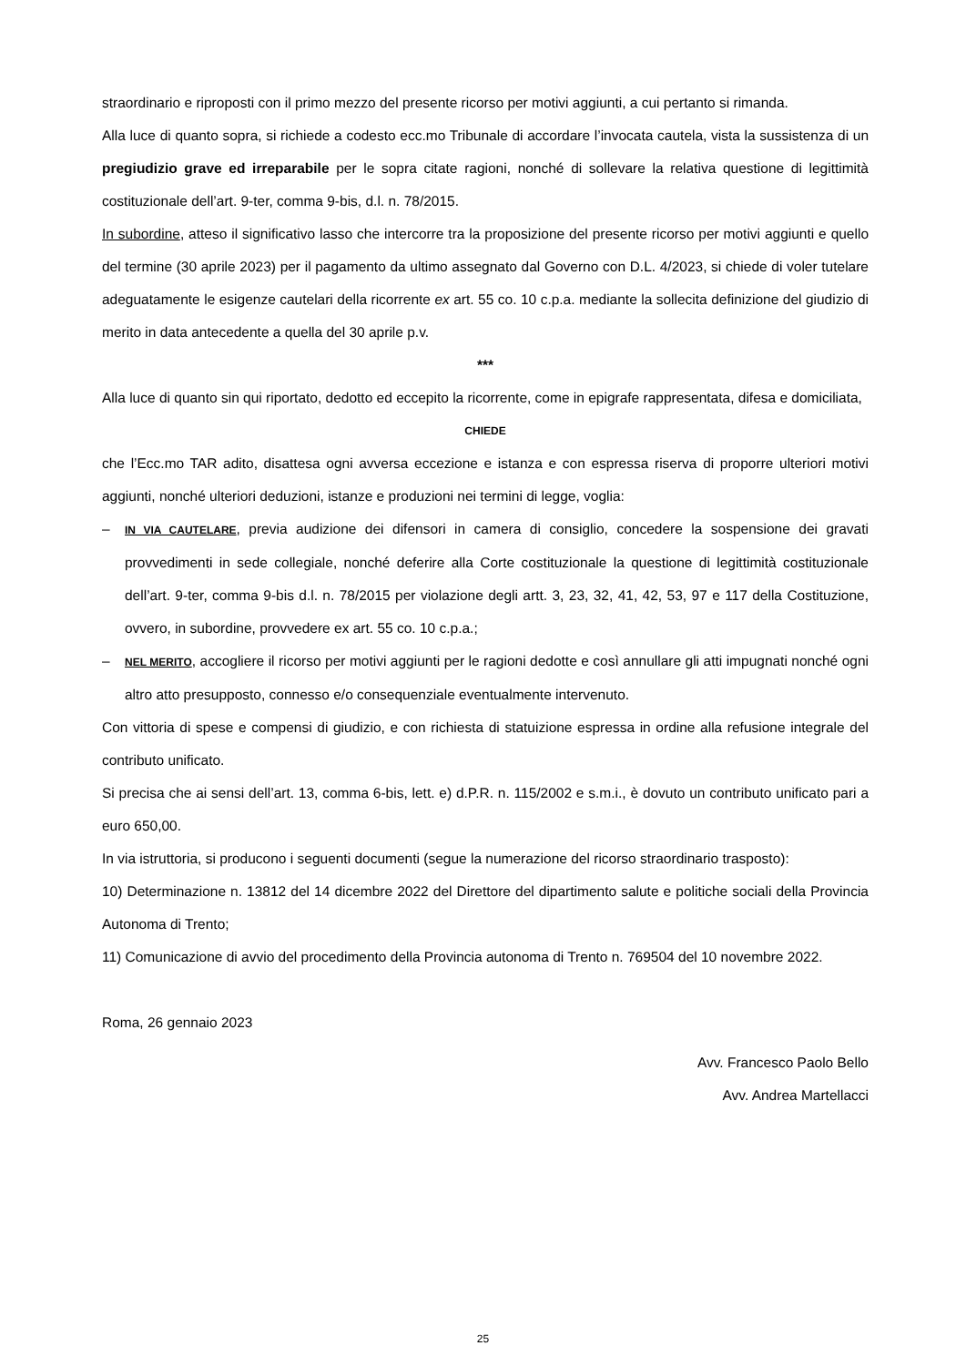straordinario e riproposti con il primo mezzo del presente ricorso per motivi aggiunti, a cui pertanto si rimanda.
Alla luce di quanto sopra, si richiede a codesto ecc.mo Tribunale di accordare l’invocata cautela, vista la sussistenza di un pregiudizio grave ed irreparabile per le sopra citate ragioni, nonché di sollevare la relativa questione di legittimità costituzionale dell’art. 9-ter, comma 9-bis, d.l. n. 78/2015.
In subordine, atteso il significativo lasso che intercorre tra la proposizione del presente ricorso per motivi aggiunti e quello del termine (30 aprile 2023) per il pagamento da ultimo assegnato dal Governo con D.L. 4/2023, si chiede di voler tutelare adeguatamente le esigenze cautelari della ricorrente ex art. 55 co. 10 c.p.a. mediante la sollecita definizione del giudizio di merito in data antecedente a quella del 30 aprile p.v.
***
Alla luce di quanto sin qui riportato, dedotto ed eccepito la ricorrente, come in epigrafe rappresentata, difesa e domiciliata,
CHIEDE
che l’Ecc.mo TAR adito, disattesa ogni avversa eccezione e istanza e con espressa riserva di proporre ulteriori motivi aggiunti, nonché ulteriori deduzioni, istanze e produzioni nei termini di legge, voglia:
– IN VIA CAUTELARE, previa audizione dei difensori in camera di consiglio, concedere la sospensione dei gravati provvedimenti in sede collegiale, nonché deferire alla Corte costituzionale la questione di legittimità costituzionale dell’art. 9-ter, comma 9-bis d.l. n. 78/2015 per violazione degli artt. 3, 23, 32, 41, 42, 53, 97 e 117 della Costituzione, ovvero, in subordine, provvedere ex art. 55 co. 10 c.p.a.;
– NEL MERITO, accogliere il ricorso per motivi aggiunti per le ragioni dedotte e così annullare gli atti impugnati nonché ogni altro atto presupposto, connesso e/o consequenziale eventualmente intervenuto.
Con vittoria di spese e compensi di giudizio, e con richiesta di statuizione espressa in ordine alla refusione integrale del contributo unificato.
Si precisa che ai sensi dell’art. 13, comma 6-bis, lett. e) d.P.R. n. 115/2002 e s.m.i., è dovuto un contributo unificato pari a euro 650,00.
In via istruttoria, si producono i seguenti documenti (segue la numerazione del ricorso straordinario trasposto):
10) Determinazione n. 13812 del 14 dicembre 2022 del Direttore del dipartimento salute e politiche sociali della Provincia Autonoma di Trento;
11) Comunicazione di avvio del procedimento della Provincia autonoma di Trento n. 769504 del 10 novembre 2022.
Roma, 26 gennaio 2023
Avv. Francesco Paolo Bello
Avv. Andrea Martellacci
25